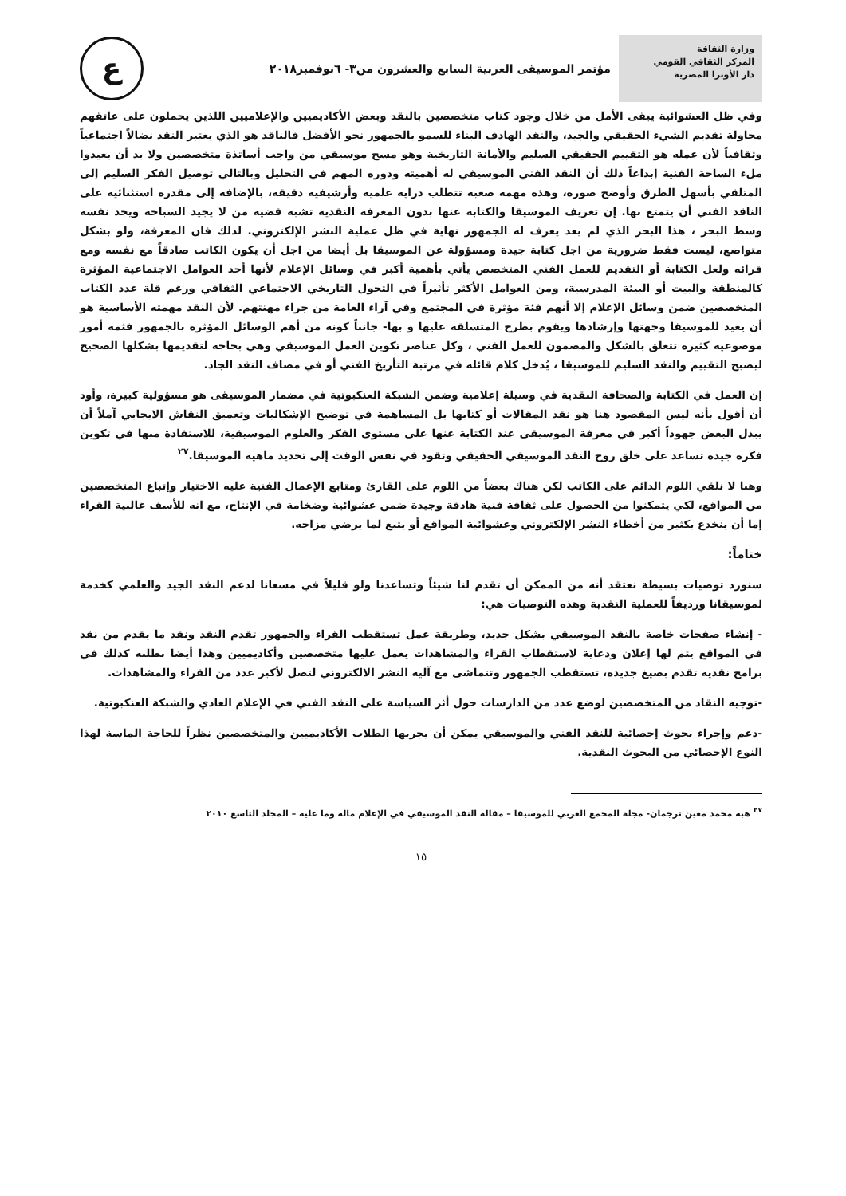وزارة الثقافة
المركز الثقافي القومي
دار الأوبرا المصرية
مؤتمر الموسيقى العربية السابع والعشرون من٣- ٦نوفمبر٢٠١٨
ع
وفي ظل العشوائية يبقى الأمل من خلال وجود كتاب متخصصين بالنقد وبعض الأكاديميين والإعلاميين اللذين يحملون على عاتقهم محاولة تقديم الشيء الحقيقي والجيد، والنقد الهادف البناء للسمو بالجمهور نحو الأفضل فالناقد هو الذي يعتبر النقد نضالاً اجتماعياً وثقافياً لأن عمله هو التقييم الحقيقي السليم والأمانة التاريخية وهو مسح موسيقي من واجب أساتذة متخصصين ولا بد أن يعيدوا ملء الساحة الفنية إبداعاً ذلك أن النقد الفني الموسيقي له أهميته ودوره المهم في التحليل وبالتالي توصيل الفكر السليم إلى المتلقي بأسهل الطرق وأوضح صورة، وهذه مهمة صعبة تتطلب دراية علمية وأرشيفية دقيقة، بالإضافة إلى مقدرة استثنائية على الناقد الفني أن يتمتع بها. إن تعريف الموسيقا والكتابة عنها بدون المعرفة النقدية تشبه قضية من لا يجيد السباحة ويجد نفسه وسط البحر ، هذا البحر الذي لم يعد يعرف له الجمهور نهاية في ظل عملية النشر الإلكتروني. لذلك فان المعرفة، ولو بشكل متواضع، ليست فقط ضرورية من اجل كتابة جيدة ومسؤولة عن الموسيقا بل أيضا من اجل أن يكون الكاتب صادقاً مع نفسه ومع قرائه ولعل الكتابة أو التقديم للعمل الفني المتخصص يأتي بأهمية أكبر في وسائل الإعلام لأنها أحد العوامل الاجتماعية المؤثرة كالمنطقة والبيت أو البيئة المدرسية، ومن العوامل الأكثر تأثيراً في التحول التاريخي الاجتماعي الثقافي ورغم قلة عدد الكتاب المتخصصين ضمن وسائل الإعلام إلا أنهم فئة مؤثرة في المجتمع وفي آراء العامة من جراء مهنتهم. لأن النقد مهمته الأساسية هو أن يعيد للموسيقا وجهتها وإرشادها ويقوم بطرح المتسلقة عليها و بها- جانباً كونه من أهم الوسائل المؤثرة بالجمهور فثمة أمور موضوعية كثيرة تتعلق بالشكل والمضمون للعمل الفني ، وكل عناصر تكوين العمل الموسيقي وهي بحاجة لتقديمها بشكلها الصحيح ليصبح التقييم والنقد السليم للموسيقا ، يُدخل كلام قائله في مرتبة التأريخ الفني أو في مصاف النقد الجاد.
إن العمل في الكتابة والصحافة النقدية في وسيلة إعلامية وضمن الشبكة العنكبوتية في مضمار الموسيقى هو مسؤولية كبيرة، وأود أن أقول بأنه ليس المقصود هنا هو نقد المقالات أو كتابها بل المساهمة في توضيح الإشكاليات وتعميق النقاش الايجابي آملاً أن يبذل البعض جهوداً أكبر في معرفة الموسيقى عند الكتابة عنها على مستوى الفكر والعلوم الموسيقية، للاستفادة منها في تكوين فكرة جيدة تساعد على خلق روح النقد الموسيقي الحقيقي وتقود في نفس الوقت إلى تحديد ماهية الموسيقا.<sup>٢٧</sup>
وهنا لا نلقي اللوم الدائم على الكاتب لكن هناك بعضاً من اللوم على القارئ ومتابع الإعمال الفنية عليه الاختيار وإتباع المتخصصين من المواقع، لكي يتمكنوا من الحصول على ثقافة فنية هادفة وجيدة ضمن عشوائية وضخامة في الإنتاج، مع انه للأسف غالبية القراء إما أن ينخدع بكثير من أخطاء النشر الإلكتروني وعشوائية المواقع أو يتبع لما يرضي مزاجه.
ختاماً:
سنورد توصيات بسيطة نعتقد أنه من الممكن أن تقدم لنا شيئاً وتساعدنا ولو قليلاً في مسعانا لدعم النقد الجيد والعلمي كخدمة لموسيقانا ورديفاً للعملية النقدية وهذه التوصيات هي:
- إنشاء صفحات خاصة بالنقد الموسيقي بشكل جديد، وطريقة عمل تستقطب القراء والجمهور تقدم النقد ونقد ما يقدم من نقد في المواقع يتم لها إعلان ودعاية لاستقطاب القراء والمشاهدات يعمل عليها متخصصين وأكاديميين وهذا أيضا نطلبه كذلك في برامج نقدية تقدم بصيغ جديدة، تستقطب الجمهور وتتماشى مع آلية النشر الالكتروني لتصل لأكبر عدد من القراء والمشاهدات.
-توجيه النقاد من المتخصصين لوضع عدد من الدارسات حول أثر السياسة على النقد الفني في الإعلام العادي والشبكة العنكبوتية.
-دعم وإجراء بحوث إحصائية للنقد الفني والموسيقي يمكن أن يجريها الطلاب الأكاديميين والمتخصصين نظراً للحاجة الماسة لهذا النوع الإحصائي من البحوث النقدية.
<sup>٢٧</sup> هبه محمد معين ترجمان- مجلة المجمع العربي للموسيقا – مقالة النقد الموسيقي في الإعلام ماله وما عليه – المجلد التاسع ٢٠١٠
١٥